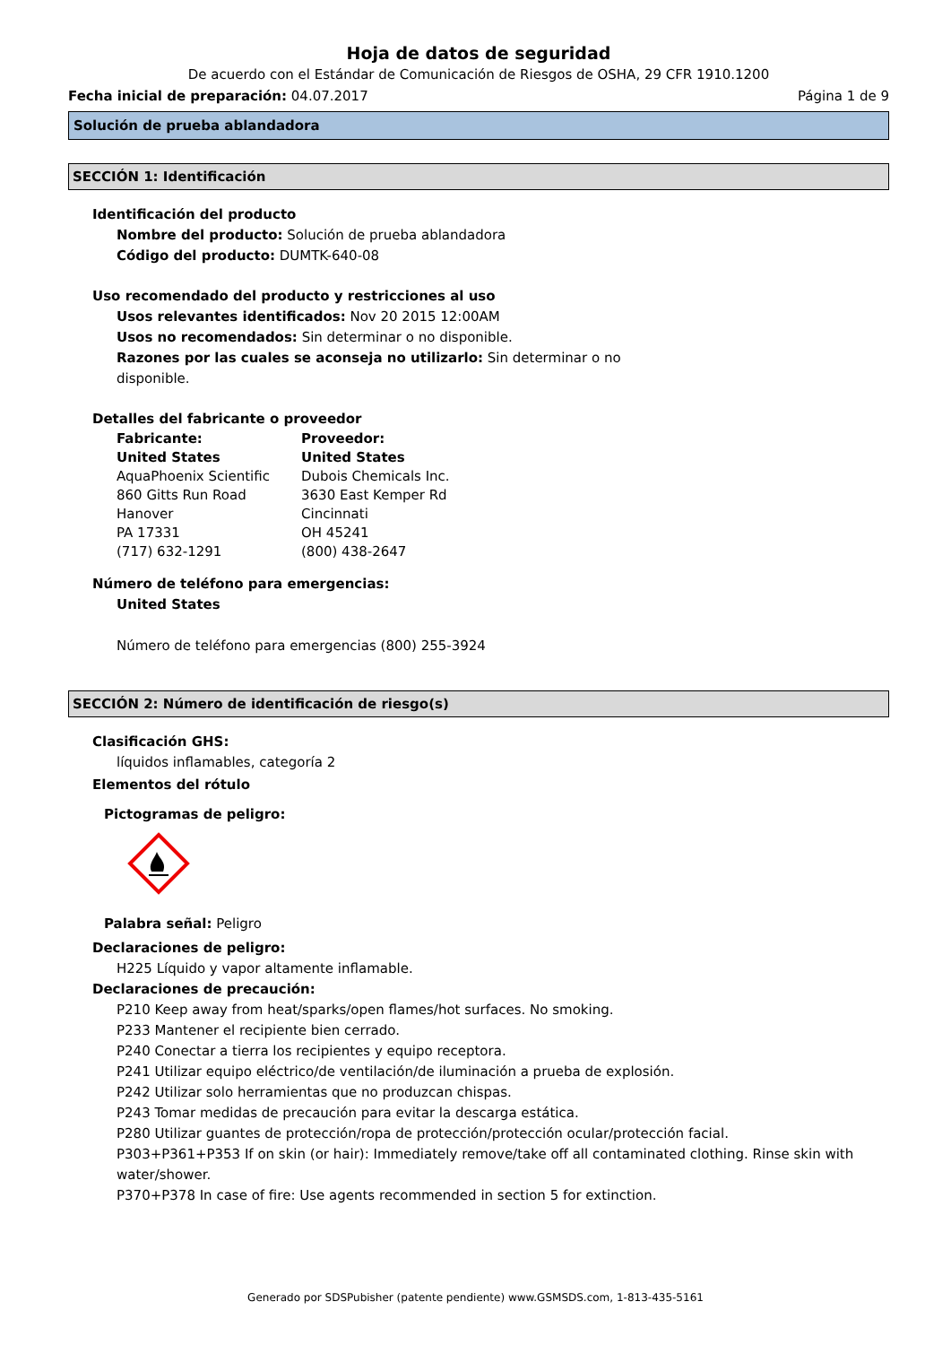Hoja de datos de seguridad
De acuerdo con el Estándar de Comunicación de Riesgos de OSHA, 29 CFR 1910.1200
Fecha inicial de preparación: 04.07.2017 Página 1 de 9
Solución de prueba ablandadora
SECCIÓN 1: Identificación
Identificación del producto
Nombre del producto: Solución de prueba ablandadora
Código del producto: DUMTK-640-08
Uso recomendado del producto y restricciones al uso
Usos relevantes identificados: Nov 20 2015 12:00AM
Usos no recomendados: Sin determinar o no disponible.
Razones por las cuales se aconseja no utilizarlo: Sin determinar o no disponible.
Detalles del fabricante o proveedor
Fabricante:
United States
AquaPhoenix Scientific
860 Gitts Run Road
Hanover
PA 17331
(717) 632-1291
Proveedor:
United States
Dubois Chemicals Inc.
3630 East Kemper Rd
Cincinnati
OH 45241
(800) 438-2647
Número de teléfono para emergencias:
United States
Número de teléfono para emergencias (800) 255-3924
SECCIÓN 2: Número de identificación de riesgo(s)
Clasificación GHS:
líquidos inflamables, categoría 2
Elementos del rótulo
Pictogramas de peligro:
Palabra señal: Peligro
Declaraciones de peligro:
H225 Líquido y vapor altamente inflamable.
Declaraciones de precaución:
P210 Keep away from heat/sparks/open flames/hot surfaces. No smoking.
P233 Mantener el recipiente bien cerrado.
P240 Conectar a tierra los recipientes y equipo receptora.
P241 Utilizar equipo eléctrico/de ventilación/de iluminación a prueba de explosión.
P242 Utilizar solo herramientas que no produzcan chispas.
P243 Tomar medidas de precaución para evitar la descarga estática.
P280 Utilizar guantes de protección/ropa de protección/protección ocular/protección facial.
P303+P361+P353 If on skin (or hair): Immediately remove/take off all contaminated clothing. Rinse skin with water/shower.
P370+P378 In case of fire: Use agents recommended in section 5 for extinction.
Generado por SDSPubisher (patente pendiente) www.GSMSDS.com, 1-813-435-5161